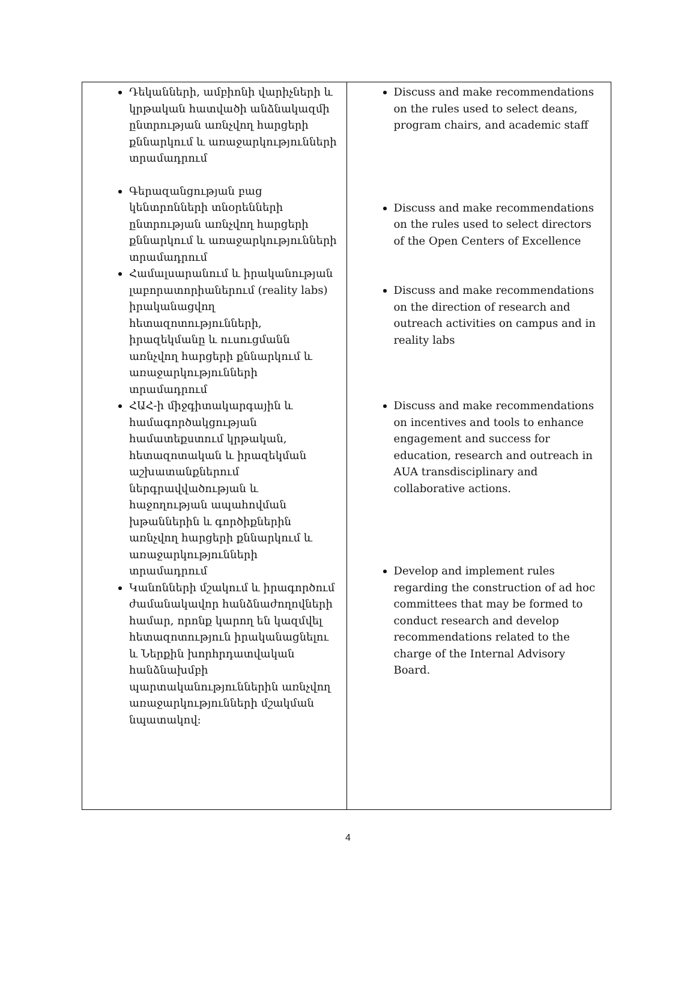| Դեկանների, ամբիոնի վարիչների և կրթական հատվածի անձնակազմի ընտրության առնչվող հարցերի քննարկում և առաջարկությունների տրամադրում Գերազանցության բաց կենտրոնների տնօրենների ընտրության առնչվող հարցերի քննարկում և առաջարկությունների տրամադրում Համալսարանում և իրականության լաբորատորիաներում (reality labs) իրականացվող հետազոտությունների, իրազեկմանը և ուսուցմանն առնչվող հարցերի քննարկում և առաջարկությունների տրամադրում ՀԱՀ-ի միջգիտակարգային և համագործակցության համատեքստում կրթական, հետազոտական և իրազեկման աշխատանքներում ներգրավվածության և հաջողության ապահովման խթաններին և գործիքներին առնչվող հարցերի քննարկում և առաջարկությունների տրամադրում Կանոնների մշակում և իրագործում ժամանակավոր հանձնաժողովների համար, որոնք կարող են կազմվել հետազոտություն իրականացնելու և Ներքին խորհրդատվական հանձնախմբի պարտականություններին առնչվող առաջարկությունների մշակման նպատակով: | Discuss and make recommendations on the rules used to select deans, program chairs, and academic staff Discuss and make recommendations on the rules used to select directors of the Open Centers of Excellence Discuss and make recommendations on the direction of research and outreach activities on campus and in reality labs Discuss and make recommendations on incentives and tools to enhance engagement and success for education, research and outreach in AUA transdisciplinary and collaborative actions. Develop and implement rules regarding the construction of ad hoc committees that may be formed to conduct research and develop recommendations related to the charge of the Internal Advisory Board. |
4